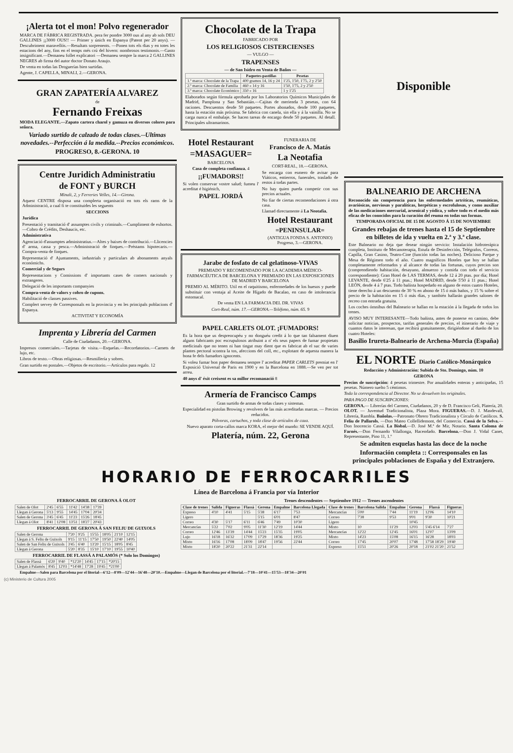¡Alerta tot el mon! Polvo regenerador
MARCA DE FÁBRICA REGISTRADA. pera fer pondre 3000 ous al any ab sols DEU GALLINES ¡¡3000 OUS!! — Primer y únich en Espanya (Patent per 20 anys). — Descubriment maravellós.—Resultats sorprenents. —Ponen tots els dias y en totes les estacions del any, fins en el temps més crú del hivern: nombrosos testimonis.—Gasto insignificant.—Demaneu follet explicatori —Demaneu sempre la marca 2 GALLINES NEGRES ab firma del autor doctor Donato Araujo.
De venta en todas las Droguerías bien surtidas.
Agente, J. CAPELLA, MINALI, 2.—GERONA.
GRAN ZAPATERÍA ALVAREZ
de
Fernando Freixas
MODA ELEGANTE.—Zapato cartera charol y gamuza en diversos colores para señora.
Variado surtido de calzado de todas clases.--Ultimas novedades.--Perfección á la medida.--Precios económicos.
PROGRESO, 8.-GERONA. 10
Centre Juridich Administratiu
de FONT y BURCH
Minali, 2, y Ferreries Velles, 14.—Girona.
Aquest CENTRE disposa una complerta organisació en tots els rams de la Administració, a cual fi te constituides les seguents
SECCIONS
Jurídica
Presentació y tramitació d' assumptes civils y criminals.—Cumpliment de exhortos.—Cobro de Crédits, Deshaucis, etc.
Administrativa
Agenciació d'assumptes administratius.—Altes y baixes de contribució.—Llicencies d' arma, cassa y pesca.—Administració de finques.—Préstams hipotecaris.—Compra-venta de finques.
Representació d' Ajuntaments, industrials y particulars ab abonaments anyals económichs.
Comercial y de Segurs
Representacions y Comissions d' importants cases de comers nacionals y extrangeres.
Delegació de les importants companyies
Compra-venta de valors y cobro de cupons.
Habilitació de classes passives.
Complert servey de Corresponsals en la provincia y en les principals poblacions d' Espanya.
ACTIVITAT Y ECONOMÍA
Imprenta y Librería del Carmen
Calle de Ciudadanos, 20.—GERONA.
Impresos comerciales.—Tarjetas de visita.—Esquelas.—Recordatorios.—Carnets de lujo, etc.
Libros de texto.—Obras religiosas.—Resmillería y sobres.
Gran surtido en postales.—Objetos de escritorio.—Artículos para regalo. 12
Chocolate de la Trapa
FABRICADO POR
LOS RELIGIOSOS CISTERCIENSES
— VULGO —
TRAPENSES
— de San Isidro en Venta de Baños —
| | Paquetes-pastillas | Pesetas |
| --- | --- | --- |
| 1.ª marca: Chocolate de la Trapa | 400 gramos 14, 16 y 24 | 1'25, 1'50, 1'75, 2 y 2'50 |
| 2.ª marca: Chocolate de Familia | 460 » 14 y 16 | 1'50, 1'75, 2 y 2'50 |
| 3.ª marca: Chocolate Económico | 350 » 16 | 1 y 1'25 |
Elaborados según fórmula aprobada por los Laboratorios Químicos Municipales de Madrid, Pamplona y San Sebastián.—Cajitas de merienda 3 pesetas, con 64 raciones. Descuentos desde 50 paquetes. Portes abonados, desde 100 paquetes, hasta la estación más próxima. Se fabrica con canela, sin ella y á la vainilla. No se carga nunca el embalaje. Se hacen tareas de encargo desde 50 paquetes. Al detall. Principales ultramarinos.
Hotel Restaurant
=MASAGUER=
BARCELONA
Casa de completa confianza. 4
¡¡FUMADORS!!
Si volen conservar vostre salud; fumeu l' acreditat é higiénich,
PAPEL JORDÁ
FUNERARIA DE
Francisco de A. Matás
La Neotafia
CORT-REAL, 18.—GERONA.
Se encarga con esmero de avisar para Viáticos, entierros, funerales, traslado de restos á todas partes.
No hay quien pueda competir con sus precios actuales.
No fiar de ciertas recomendaciones á otra casa.
Llamad directamente á La Neotafia.
Hotel Restaurant
=PENINSULAR=
(ANTIGUA FONDA S. ANTONIO) Progreso, 3.—GERONA.
Jarabe de fosfato de cal gelatinoso-VIVAS
PREMIADO Y RECOMENDADO POR LA ACADEMIA MÉDICO-FARMACÉUTICA DE BARCELONA Y PREMIADO EN LAS EXPOSICIONES DE MADRID Y BARCELONA
PREMIO AL MÉRITO. Util en el raquitismo, enfermedades de los huesos y puede substituir con ventaja al Aceite de Hígado de Bacalao, en caso de intolerancia estomacal.
De venta EN LA FARMACIA DEL DR. VIVAS
Cort-Real, núm. 17.—GERONA.—Teléfono, núm. 65. 9
PAPEL CARLETS OLOT. ¡FUMADORS!
Es la hora que us despreocupéu y no donguéu credit á lo que tan falsament diuen alguns fabricants poc escrupulosos atribuint a n' els seus papers de fumar propietats medicinals que no tenen ni han tingut may dient que es fabricat ab el suc de varies plantes pectoral scontra la tos, afeccions del coll, etc., explotant de aquesta manera la bona fe dels fumadors ignocents.
Si voleu fumar bon paper demaneu sempre l' acreditat PAPER CARLETS premiat en l' Exposició Universal de Paris en 1900 y en la Barcelona en 1888.—Se ven per tot arreu.
40 anys d' éxit creixent es sa millor recomanació 8
Armería de Francisco Camps
Gran surtido de armas de todas clases y sistemas.
Especialidad en pistolas Browing y revolvers de las más acreditadas marcas. — Precios reducidos.
Pólvoras, cartuchos, y toda clase de artículos de caza.
Nuevo aparato corta-callos marca KORA, el mejor del mundo: SE VENDE AQUÍ.
Platería, núm. 22, Gerona
Disponible
BALNEARIO DE ARCHENA
Reconocido sin competencia para las enfermedades artríticas, reumáticas, avariósicas, nerviosas y paralíticas, herpéticas y escrofulosas, y como auxiliar de las medicaciones mercurial, arsenical y yódica, y sobre todo es el medio más eficaz de los conocidos para la curación del reuma en todas sus formas.
TEMPORADA OFICIAL DE 15 DE AGOSTO Á 15 DE NOVIEMBRE
Grandes rebajas de trenes hasta el 15 de Septiembre en billetes de ida y vuelta en 2.ª y 3.ª clase.
Este Balneario no deja que desear ningún servicio: Instalación hidroterápica completa, Instituto de Mecanoterapia, Estufa de Desinfección, Telégrafos, Correos, Capilla, Gran Casino, Teatro-Cine (función todas las noches). Delicioso Parque y Mesa de Régimen todo el año. Cuatro magníficos Hoteles que hoy se hallan completamente reformados y al alcance de todas las fortunas, cuyos precios son (comprendiendo habitación, desayuno, almuerzo y comida con todo el servicio correspondiente): Gran Hotel de LAS TERMAS, desde 12 á 20 ptas. por día; Hotel LEVANTE, desde 6'25 á 11 ptas.; Hotel MADRID, desde 5'50 á 11 ptas.; Hotel LEÓN, desde 4 á 7 ptas. Todo bañista hospedado en alguno de estos cuatro Hoteles, tiene derecho á un descuento de 30 % en abono de 15 ó más baños, y 15 % sobre el precio de la habitación en 15 ó más días, y también hallarán grandes salones de recreo con entrada gratuita.
Los coches ómnibus del Balneario se hallan en la estación á la llegada de todos los trenes.
AVISO MUY INTERESANTE—Todo bañista, antes de ponerse en camino, debe solicitar noticias, prospectos, tarifas generales de precios, el itinerario de viaje y cuantos datos le interesan, que recibirá gratuitamente, dirigiéndose al dueño de los cuatro Hoteles:
Basilio Irureta-Balneario de Archena-Murcia (España)
EL NORTE Diario Católico-Monárquico
Redacción y Administración: Subida de Sto. Domingo, núm. 10
GERONA
Precios de suscripción: 4 pesetas trimestre. Por anualidades enteras y anticipadas, 15 pesetas. Número suelto 5 céntimos.
Toda la correspondencia al Director. No se devuelven los originales.
PARA PAGO DE SUSCRIPCIONES:
GERONA.— Librerías del Carmen, Ciudadanos, 20 y de D. Francisco Geli, Platería, 20. OLOT. — Juventud Tradicionalista, Plaza Mora. FIGUERAS.—D. J. Masdevall, Librería, Rambla. Bañolas.—Patronato Obrero Tradicionalista y Círculo de Católicos. S. Feliu de Pallarols. —Don Mateo Collellidemont, del Comercio. Cassá de la Selva.—Don Inocencio Cassá. La Bisbal.—D. José M.ª de Mir, Notario. Santa Coloma de Farnés.—Don Fernando Vilallonga, Hacendado. Barcelona.—Don J. Vidal Canet, Representante, Pino 11, 1.º
Se admiten esquelas hasta las doce de la noche
Información completa :: Corresponsales en las principales poblaciones de España y del Extranjero.
HORARIO DE FERROCARRILES
Línea de Barcelona á Francia por vía Interior
FERROCARRIL DE GERONA Á OLOT
| Salen de Olot | 2'45 | 6'55 | 11'42 | 14'38 | 17'39 |
| Llegan á Gerona | 5'13 | 9'55 | 14'45 | 17'04 | 20'34 |
| Salen de Gerona | 3'45 | 6'45 | 11'23 | 15'26 | 18'45 |
| Llegan á Olot | 8'41 | 12'08 | 13'51 | 18'27 | 20'43 |
FERROCARRIL DE GERONA Á SAN FELIU DE GUIXOLS
| Salen de Gerona | 7'20 | 9'25 | 15'55 | 18'05 | 21'10 | 12'15 |
| Llegan á S. Feliu de Guixols | 9'15 | 11'15 | 17'50 | 19'50 | 22'40 | 14'05 |
| Salen de San Feliu de Guixols | 3'45 | 6'40 | 13'20 | 15'15 | 18'05 | 8'45 |
| Llegan á Gerona | 5'20 | 8'35 | 15'10 | 17'10 | 19'55 | 10'40 |
FERROCARRIL DE FLASSÁ A PALAMÓS (* Solo los Domingos)
| Salen de Flassá | 6'20 | 9'40 | *12'20 | 14'45 | 17'15 | *20'15 |
| Llegan á Palamós | 8'45 | 12'03 | *14'48 | 17'28 | 19'45 | *21'00 |
Trenes descendentes — Septiembre 1912 — Trenes ascendentes
| Clase de trenes | Salida | Figueras | Flassá | Gerona | Empalme | Barcelona Llegada | Clase de trenes | Barcelona Salida | Empalme | Gerona | Flassá | Figueras |
| --- | --- | --- | --- | --- | --- | --- | --- | --- | --- | --- | --- | --- |
| Expreso | 4'10 | 4'41 | 5'15 | 5'38 | 6'17 | 7'53 | Mercancías | 5'00 | 7'44 | 11'19 | 12'06 | 14'10 |
| Ligero | | | | 5'15 | 6'01 | 8'47 | Correo | 7'38 | 9'53 | 9'01 | 9'30 | 10'21 |
| Correo | 4'30 | 5'17 | 6'11 | 6'46 | 7'49 | 10'30 | Ligero | | | 10'45 | | |
| Mercancías | 5'22 | 7'02 | 9'05 | 11'30 | 12'19 | 14'44 | Mixto | 10 | 11'29 | 12'03 | 5'45 6'14 | 7'27 |
| Correo | 12'46 | 13'39 | 14'44 | 15'23 | 15'35 | 19'05 | Mercancías | 12'22 | 12'45 | 16'01 | 12'07 | 13'09 |
| Lujo | 16'18 | 16'32 | 17'09 | 17'29 | 18'36 | 19'25 | Mixto | 14'23 | 15'08 | 16'15 | 16'28 | 18'03 |
| Mixto | 16'16 | 17'08 | 18'09 | 18'47 | 19'56 | 22'44 | Correo | 17'45 | 20'07 | 17'48 | 17'58 18'29 | 19'40 |
| Mixto | 18'20 | 20'22 | 21'31 | 22'14 | | | Expreso | 15'51 | 20'26 | 20'18 | 21'02 21'20 | 21'52 |
Empalme—Salen para Barcelona por el litorial—6'12—8'09—12'44—16'48—20'10.—Empalme—Llegan de Barcelona por el litorial.—7'18—10'41—15'53—18'34—20'01
(c) Ministerio de Cultura 2005